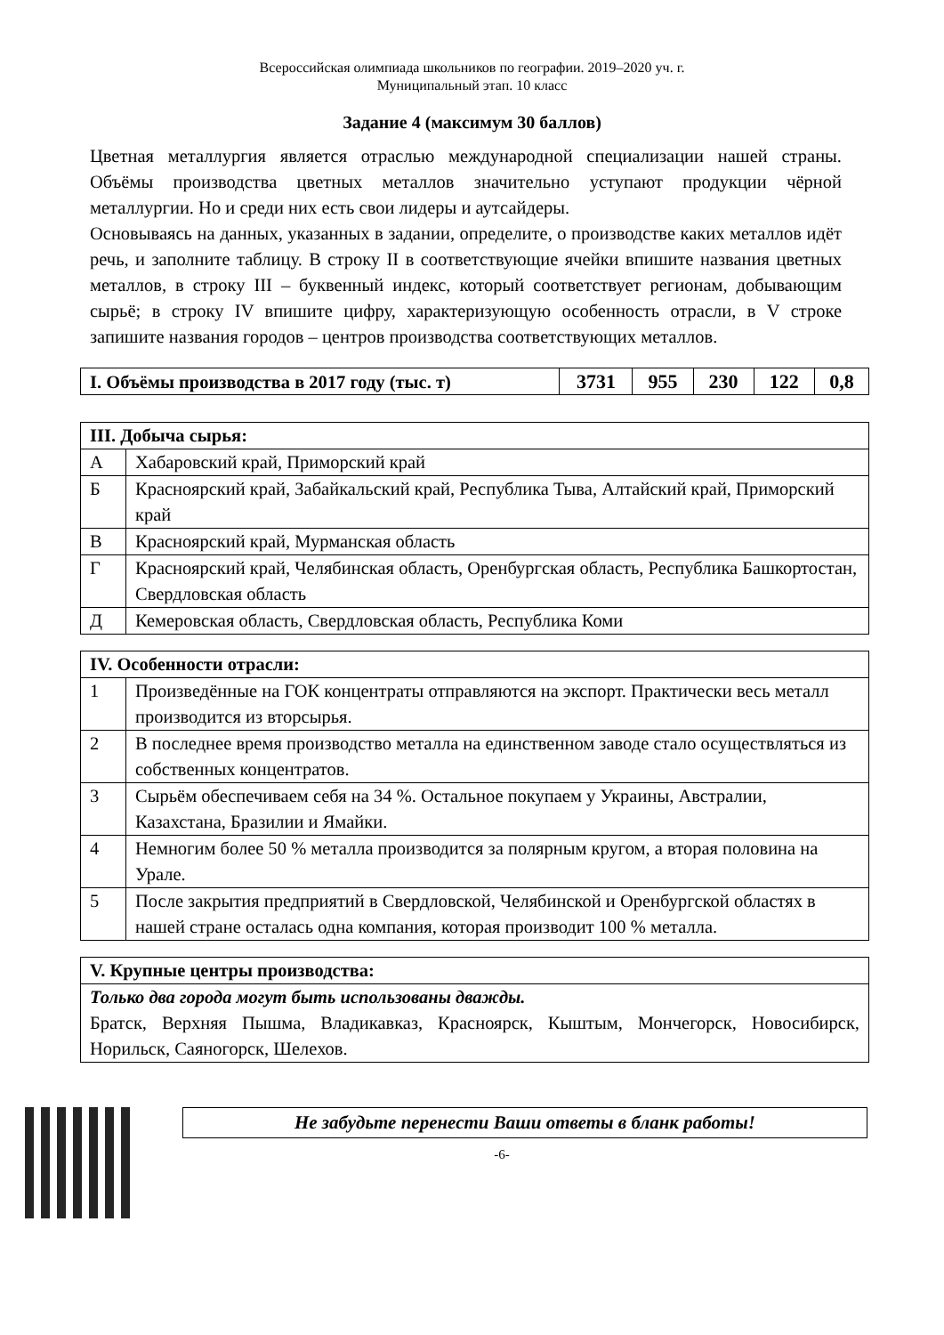Всероссийская олимпиада школьников по географии. 2019–2020 уч. г.
Муниципальный этап. 10 класс
Задание 4 (максимум 30 баллов)
Цветная металлургия является отраслью международной специализации нашей страны. Объёмы производства цветных металлов значительно уступают продукции чёрной металлургии. Но и среди них есть свои лидеры и аутсайдеры.
Основываясь на данных, указанных в задании, определите, о производстве каких металлов идёт речь, и заполните таблицу. В строку II в соответствующие ячейки впишите названия цветных металлов, в строку III – буквенный индекс, который соответствует регионам, добывающим сырьё; в строку IV впишите цифру, характеризующую особенность отрасли, в V строке запишите названия городов – центров производства соответствующих металлов.
| I. Объёмы производства в 2017 году (тыс. т) | 3731 | 955 | 230 | 122 | 0,8 |
| III. Добыча сырья: | |
| --- | --- |
| А | Хабаровский край, Приморский край |
| Б | Красноярский край, Забайкальский край, Республика Тыва, Алтайский край, Приморский край |
| В | Красноярский край, Мурманская область |
| Г | Красноярский край, Челябинская область, Оренбургская область, Республика Башкортостан, Свердловская область |
| Д | Кемеровская область, Свердловская область, Республика Коми |
| IV. Особенности отрасли: | |
| --- | --- |
| 1 | Произведённые на ГОК концентраты отправляются на экспорт. Практически весь металл производится из вторсырья. |
| 2 | В последнее время производство металла на единственном заводе стало осуществляться из собственных концентратов. |
| 3 | Сырьём обеспечиваем себя на 34 %. Остальное покупаем у Украины, Австралии, Казахстана, Бразилии и Ямайки. |
| 4 | Немногим более 50 % металла производится за полярным кругом, а вторая половина на Урале. |
| 5 | После закрытия предприятий в Свердловской, Челябинской и Оренбургской областях в нашей стране осталась одна компания, которая производит 100 % металла. |
| V. Крупные центры производства: |
| --- |
| Только два города могут быть использованы дважды. Братск, Верхняя Пышма, Владикавказ, Красноярск, Кыштым, Мончегорск, Новосибирск, Норильск, Саяногорск, Шелехов. |
Не забудьте перенести Ваши ответы в бланк работы!
-6-